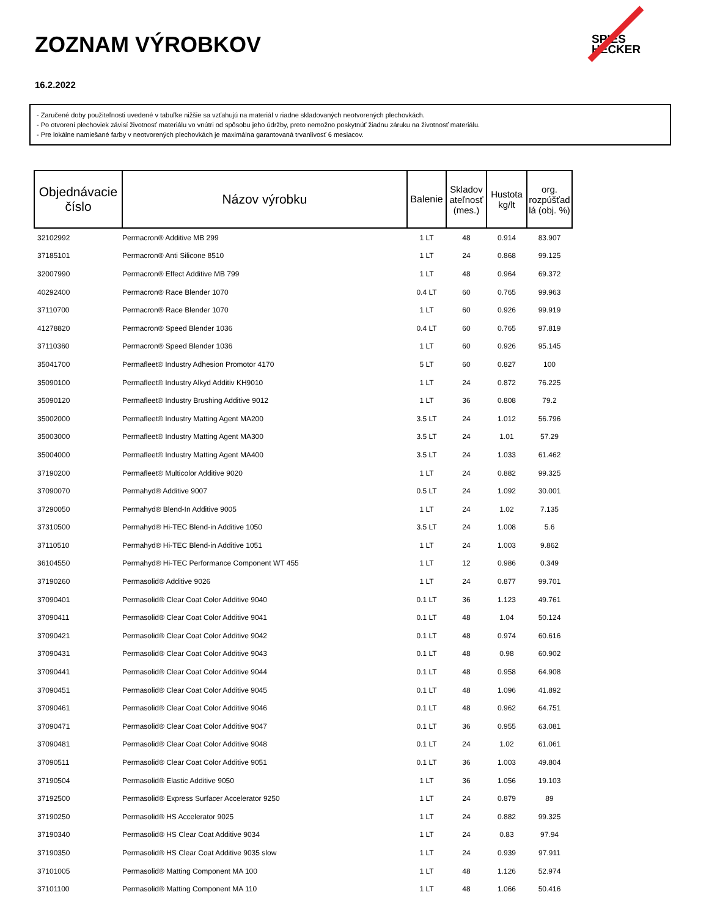ZOZNAM VÝROBKOV
16.2.2022
SPIES
HECKER
- Zaručené doby použiteľnosti uvedené v tabuľke nižšie sa vzťahujú na materiál v riadne skladovaných neotvorených plechovkách.
- Po otvorení plechoviek závisí životnosť materiálu vo vnútri od spôsobu jeho údržby, preto nemožno poskytnúť žiadnu záruku na životnosť materiálu.
- Pre lokálne namiešané farby v neotvorených plechovkách je maximálna garantovaná trvanlivosť 6 mesiacov.
| Objednávacie číslo | Názov výrobku | Balenie | Skladov ateľnosť (mes.) | Hustota kg/lt | org. rozpúšťad lá (obj. %) |
| --- | --- | --- | --- | --- | --- |
| 32102992 | Permacron® Additive MB 299 | 1 LT | 48 | 0.914 | 83.907 |
| 37185101 | Permacron® Anti Silicone 8510 | 1 LT | 24 | 0.868 | 99.125 |
| 32007990 | Permacron® Effect Additive MB 799 | 1 LT | 48 | 0.964 | 69.372 |
| 40292400 | Permacron® Race Blender 1070 | 0.4 LT | 60 | 0.765 | 99.963 |
| 37110700 | Permacron® Race Blender 1070 | 1 LT | 60 | 0.926 | 99.919 |
| 41278820 | Permacron® Speed Blender 1036 | 0.4 LT | 60 | 0.765 | 97.819 |
| 37110360 | Permacron® Speed Blender 1036 | 1 LT | 60 | 0.926 | 95.145 |
| 35041700 | Permafleet® Industry Adhesion Promotor 4170 | 5 LT | 60 | 0.827 | 100 |
| 35090100 | Permafleet® Industry Alkyd Additiv KH9010 | 1 LT | 24 | 0.872 | 76.225 |
| 35090120 | Permafleet® Industry Brushing Additive 9012 | 1 LT | 36 | 0.808 | 79.2 |
| 35002000 | Permafleet® Industry Matting Agent MA200 | 3.5 LT | 24 | 1.012 | 56.796 |
| 35003000 | Permafleet® Industry Matting Agent MA300 | 3.5 LT | 24 | 1.01 | 57.29 |
| 35004000 | Permafleet® Industry Matting Agent MA400 | 3.5 LT | 24 | 1.033 | 61.462 |
| 37190200 | Permafleet® Multicolor Additive 9020 | 1 LT | 24 | 0.882 | 99.325 |
| 37090070 | Permahyd® Additive 9007 | 0.5 LT | 24 | 1.092 | 30.001 |
| 37290050 | Permahyd® Blend-In Additive 9005 | 1 LT | 24 | 1.02 | 7.135 |
| 37310500 | Permahyd® Hi-TEC Blend-in Additive 1050 | 3.5 LT | 24 | 1.008 | 5.6 |
| 37110510 | Permahyd® Hi-TEC Blend-in Additive 1051 | 1 LT | 24 | 1.003 | 9.862 |
| 36104550 | Permahyd® Hi-TEC Performance Component WT 455 | 1 LT | 12 | 0.986 | 0.349 |
| 37190260 | Permasolid® Additive 9026 | 1 LT | 24 | 0.877 | 99.701 |
| 37090401 | Permasolid® Clear Coat Color Additive 9040 | 0.1 LT | 36 | 1.123 | 49.761 |
| 37090411 | Permasolid® Clear Coat Color Additive 9041 | 0.1 LT | 48 | 1.04 | 50.124 |
| 37090421 | Permasolid® Clear Coat Color Additive 9042 | 0.1 LT | 48 | 0.974 | 60.616 |
| 37090431 | Permasolid® Clear Coat Color Additive 9043 | 0.1 LT | 48 | 0.98 | 60.902 |
| 37090441 | Permasolid® Clear Coat Color Additive 9044 | 0.1 LT | 48 | 0.958 | 64.908 |
| 37090451 | Permasolid® Clear Coat Color Additive 9045 | 0.1 LT | 48 | 1.096 | 41.892 |
| 37090461 | Permasolid® Clear Coat Color Additive 9046 | 0.1 LT | 48 | 0.962 | 64.751 |
| 37090471 | Permasolid® Clear Coat Color Additive 9047 | 0.1 LT | 36 | 0.955 | 63.081 |
| 37090481 | Permasolid® Clear Coat Color Additive 9048 | 0.1 LT | 24 | 1.02 | 61.061 |
| 37090511 | Permasolid® Clear Coat Color Additive 9051 | 0.1 LT | 36 | 1.003 | 49.804 |
| 37190504 | Permasolid® Elastic Additive 9050 | 1 LT | 36 | 1.056 | 19.103 |
| 37192500 | Permasolid® Express Surfacer Accelerator 9250 | 1 LT | 24 | 0.879 | 89 |
| 37190250 | Permasolid® HS Accelerator 9025 | 1 LT | 24 | 0.882 | 99.325 |
| 37190340 | Permasolid® HS Clear Coat Additive 9034 | 1 LT | 24 | 0.83 | 97.94 |
| 37190350 | Permasolid® HS Clear Coat Additive 9035 slow | 1 LT | 24 | 0.939 | 97.911 |
| 37101005 | Permasolid® Matting Component MA 100 | 1 LT | 48 | 1.126 | 52.974 |
| 37101100 | Permasolid® Matting Component MA 110 | 1 LT | 48 | 1.066 | 50.416 |